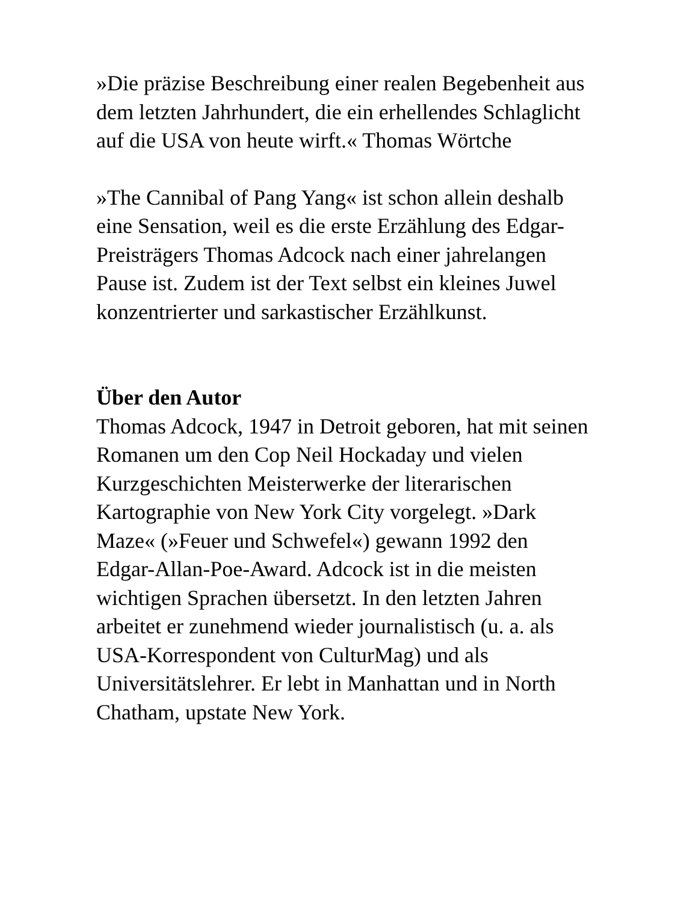»Die präzise Beschreibung einer realen Begebenheit aus dem letzten Jahrhundert, die ein erhellendes Schlaglicht auf die USA von heute wirft.« Thomas Wörtche
»The Cannibal of Pang Yang« ist schon allein deshalb eine Sensation, weil es die erste Erzählung des Edgar-Preisträgers Thomas Adcock nach einer jahrelangen Pause ist. Zudem ist der Text selbst ein kleines Juwel konzentrierter und sarkastischer Erzählkunst.
Über den Autor
Thomas Adcock, 1947 in Detroit geboren, hat mit seinen Romanen um den Cop Neil Hockaday und vielen Kurzgeschichten Meisterwerke der literarischen Kartographie von New York City vorgelegt. »Dark Maze« (»Feuer und Schwefel«) gewann 1992 den Edgar-Allan-Poe-Award. Adcock ist in die meisten wichtigen Sprachen übersetzt. In den letzten Jahren arbeitet er zunehmend wieder journalistisch (u. a. als USA-Korrespondent von CulturMag) und als Universitätslehrer. Er lebt in Manhattan und in North Chatham, upstate New York.